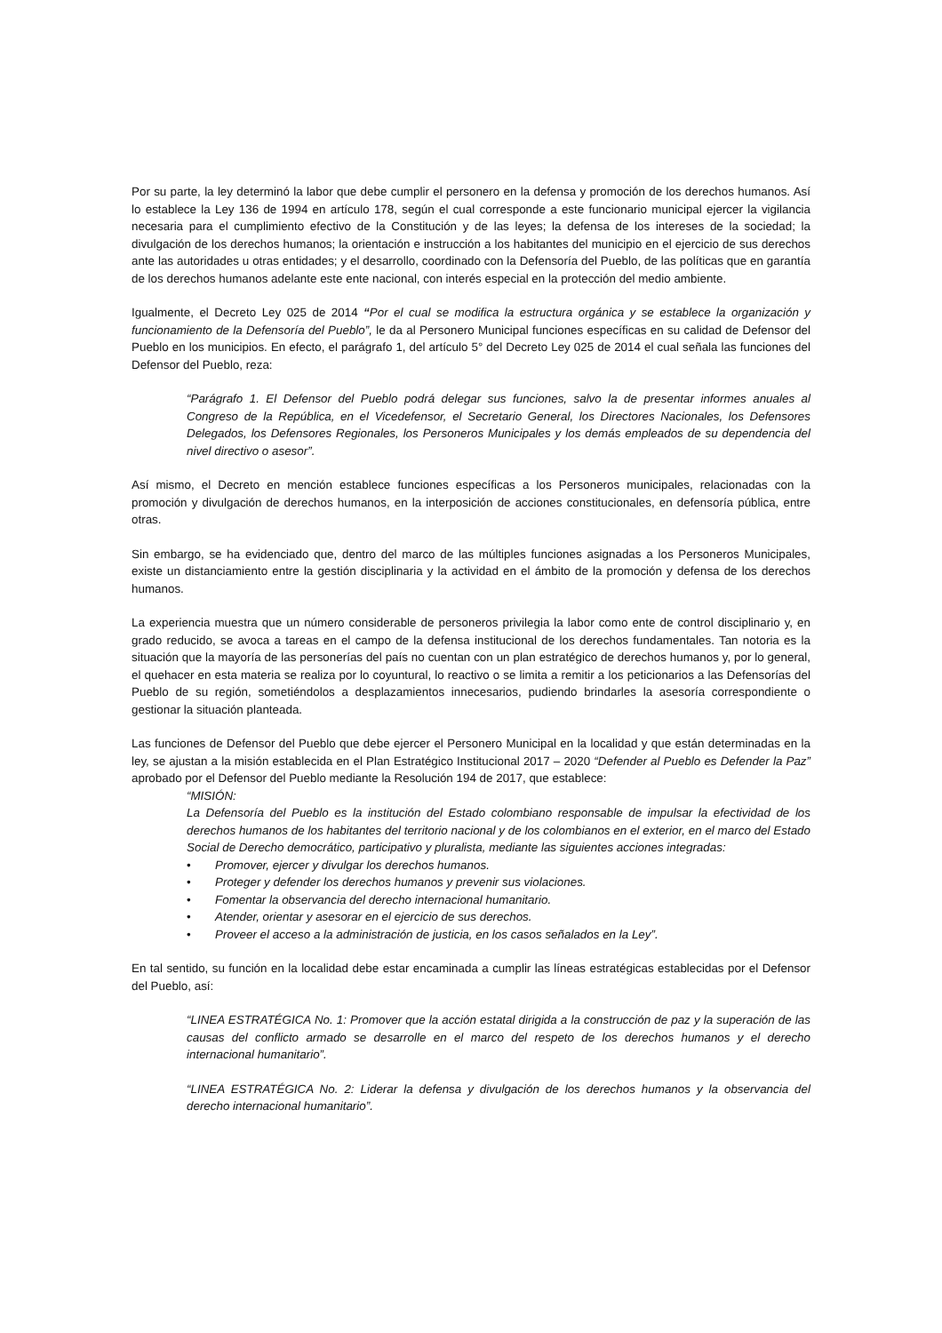Por su parte, la ley determinó la labor que debe cumplir el personero en la defensa y promoción de los derechos humanos. Así lo establece la Ley 136 de 1994 en artículo 178, según el cual corresponde a este funcionario municipal ejercer la vigilancia necesaria para el cumplimiento efectivo de la Constitución y de las leyes; la defensa de los intereses de la sociedad; la divulgación de los derechos humanos; la orientación e instrucción a los habitantes del municipio en el ejercicio de sus derechos ante las autoridades u otras entidades; y el desarrollo, coordinado con la Defensoría del Pueblo, de las políticas que en garantía de los derechos humanos adelante este ente nacional, con interés especial en la protección del medio ambiente.
Igualmente, el Decreto Ley 025 de 2014 “Por el cual se modifica la estructura orgánica y se establece la organización y funcionamiento de la Defensoría del Pueblo”, le da al Personero Municipal funciones específicas en su calidad de Defensor del Pueblo en los municipios. En efecto, el parágrafo 1, del artículo 5° del Decreto Ley 025 de 2014 el cual señala las funciones del Defensor del Pueblo, reza:
“Parágrafo 1. El Defensor del Pueblo podrá delegar sus funciones, salvo la de presentar informes anuales al Congreso de la República, en el Vicedefensor, el Secretario General, los Directores Nacionales, los Defensores Delegados, los Defensores Regionales, los Personeros Municipales y los demás empleados de su dependencia del nivel directivo o asesor”.
Así mismo, el Decreto en mención establece funciones específicas a los Personeros municipales, relacionadas con la promoción y divulgación de derechos humanos, en la interposición de acciones constitucionales, en defensoría pública, entre otras.
Sin embargo, se ha evidenciado que, dentro del marco de las múltiples funciones asignadas a los Personeros Municipales, existe un distanciamiento entre la gestión disciplinaria y la actividad en el ámbito de la promoción y defensa de los derechos humanos.
La experiencia muestra que un número considerable de personeros privilegia la labor como ente de control disciplinario y, en grado reducido, se avoca a tareas en el campo de la defensa institucional de los derechos fundamentales. Tan notoria es la situación que la mayoría de las personerías del país no cuentan con un plan estratégico de derechos humanos y, por lo general, el quehacer en esta materia se realiza por lo coyuntural, lo reactivo o se limita a remitir a los peticionarios a las Defensorías del Pueblo de su región, sometiéndolos a desplazamientos innecesarios, pudiendo brindarles la asesoría correspondiente o gestionar la situación planteada.
Las funciones de Defensor del Pueblo que debe ejercer el Personero Municipal en la localidad y que están determinadas en la ley, se ajustan a la misión establecida en el Plan Estratégico Institucional 2017 – 2020 “Defender al Pueblo es Defender la Paz” aprobado por el Defensor del Pueblo mediante la Resolución 194 de 2017, que establece:
“MISIÓN:
La Defensoría del Pueblo es la institución del Estado colombiano responsable de impulsar la efectividad de los derechos humanos de los habitantes del territorio nacional y de los colombianos en el exterior, en el marco del Estado Social de Derecho democrático, participativo y pluralista, mediante las siguientes acciones integradas:
• Promover, ejercer y divulgar los derechos humanos.
• Proteger y defender los derechos humanos y prevenir sus violaciones.
• Fomentar la observancia del derecho internacional humanitario.
• Atender, orientar y asesorar en el ejercicio de sus derechos.
• Proveer el acceso a la administración de justicia, en los casos señalados en la Ley”.
En tal sentido, su función en la localidad debe estar encaminada a cumplir las líneas estratégicas establecidas por el Defensor del Pueblo, así:
“LINEA ESTRATÉGICA No. 1: Promover que la acción estatal dirigida a la construcción de paz y la superación de las causas del conflicto armado se desarrolle en el marco del respeto de los derechos humanos y el derecho internacional humanitario”.
“LINEA ESTRATÉGICA No. 2: Liderar la defensa y divulgación de los derechos humanos y la observancia del derecho internacional humanitario”.